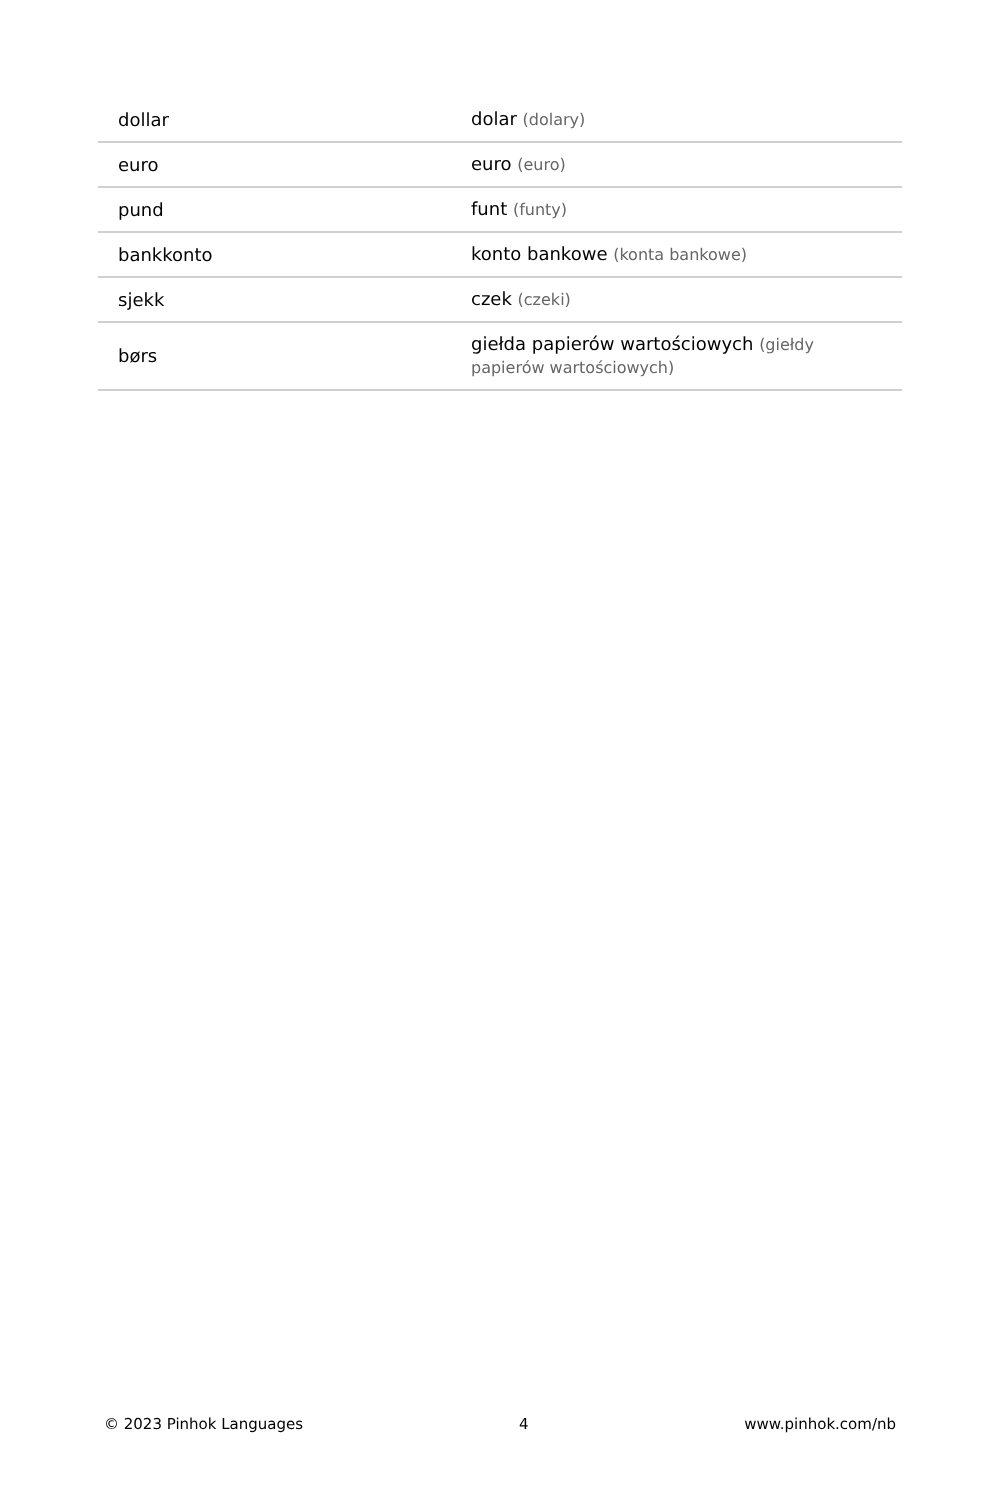| dollar | dolar (dolary) |
| euro | euro (euro) |
| pund | funt (funty) |
| bankkonto | konto bankowe (konta bankowe) |
| sjekk | czek (czeki) |
| børs | giełda papierów wartościowych (giełdy papierów wartościowych) |
© 2023 Pinhok Languages 4 www.pinhok.com/nb